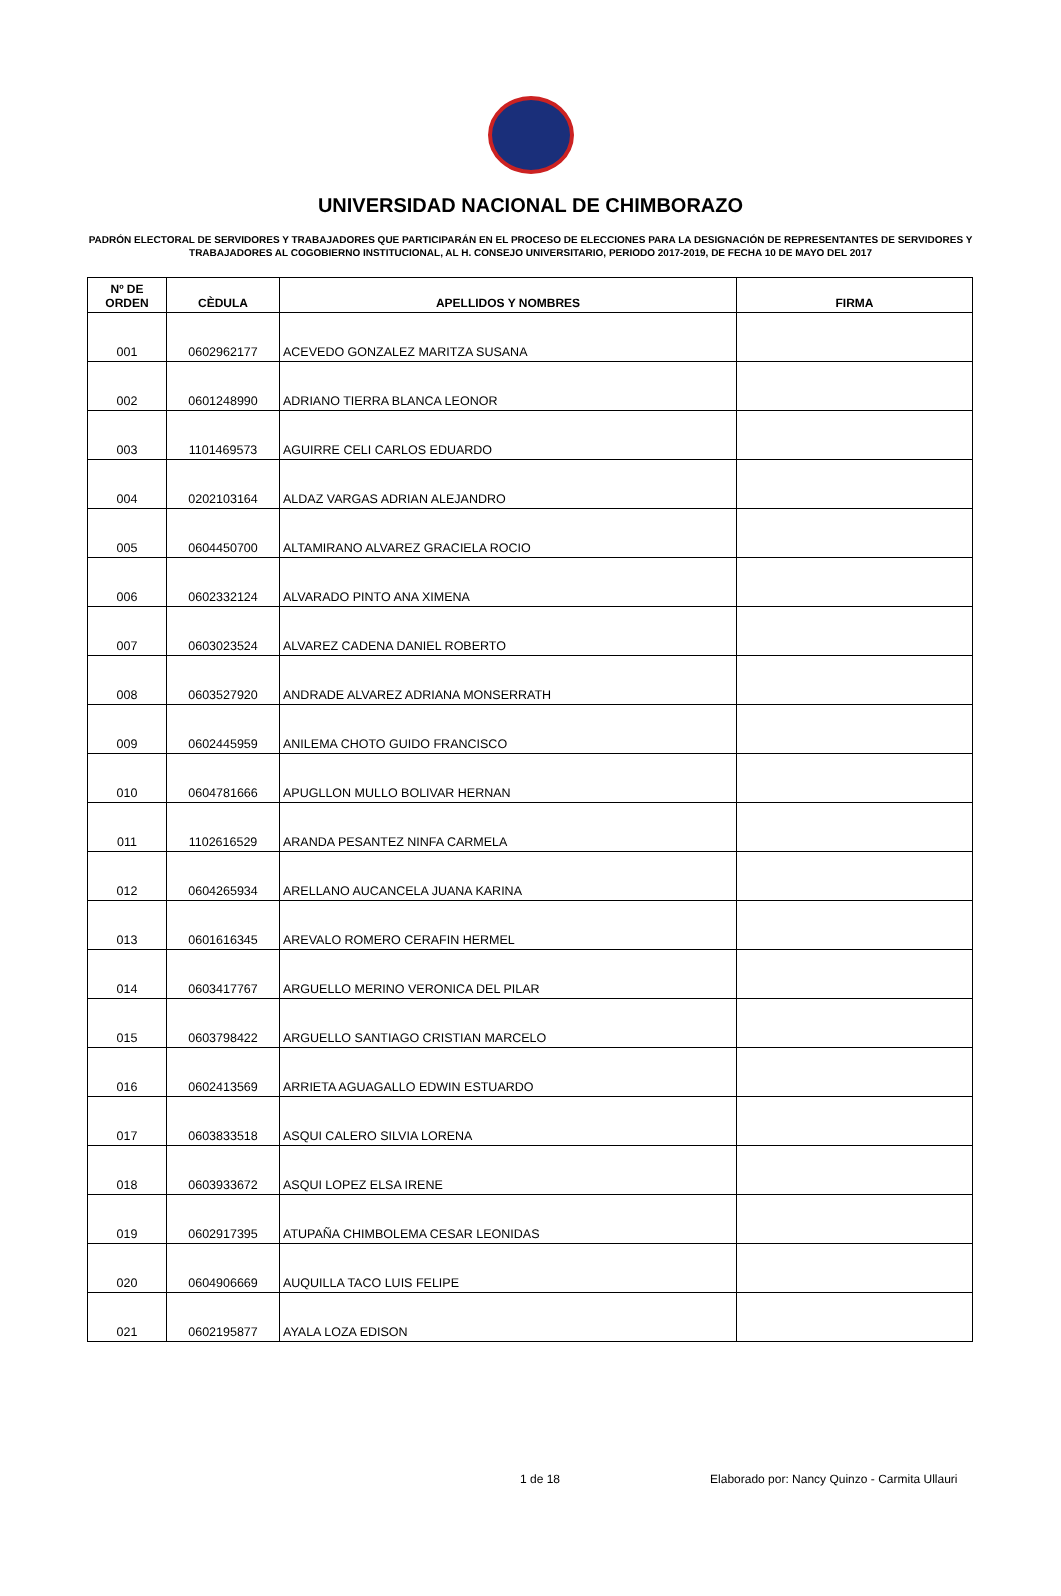UNIVERSIDAD NACIONAL DE CHIMBORAZO
PADRÓN ELECTORAL DE SERVIDORES Y TRABAJADORES QUE PARTICIPARÁN EN EL PROCESO DE ELECCIONES PARA LA DESIGNACIÓN DE REPRESENTANTES DE SERVIDORES Y TRABAJADORES AL COGOBIERNO INSTITUCIONAL, AL H. CONSEJO UNIVERSITARIO, PERIODO 2017-2019, DE FECHA 10 DE MAYO DEL 2017
| Nº DE ORDEN | CÈDULA | APELLIDOS Y NOMBRES | FIRMA |
| --- | --- | --- | --- |
| 001 | 0602962177 | ACEVEDO GONZALEZ MARITZA SUSANA | |
| 002 | 0601248990 | ADRIANO TIERRA BLANCA LEONOR | |
| 003 | 1101469573 | AGUIRRE CELI CARLOS EDUARDO | |
| 004 | 0202103164 | ALDAZ VARGAS ADRIAN ALEJANDRO | |
| 005 | 0604450700 | ALTAMIRANO ALVAREZ GRACIELA ROCIO | |
| 006 | 0602332124 | ALVARADO PINTO ANA XIMENA | |
| 007 | 0603023524 | ALVAREZ CADENA DANIEL ROBERTO | |
| 008 | 0603527920 | ANDRADE ALVAREZ ADRIANA MONSERRATH | |
| 009 | 0602445959 | ANILEMA CHOTO GUIDO FRANCISCO | |
| 010 | 0604781666 | APUGLLON MULLO BOLIVAR HERNAN | |
| 011 | 1102616529 | ARANDA PESANTEZ NINFA CARMELA | |
| 012 | 0604265934 | ARELLANO AUCANCELA JUANA KARINA | |
| 013 | 0601616345 | AREVALO ROMERO CERAFIN HERMEL | |
| 014 | 0603417767 | ARGUELLO MERINO VERONICA DEL PILAR | |
| 015 | 0603798422 | ARGUELLO SANTIAGO CRISTIAN MARCELO | |
| 016 | 0602413569 | ARRIETA AGUAGALLO EDWIN ESTUARDO | |
| 017 | 0603833518 | ASQUI CALERO SILVIA LORENA | |
| 018 | 0603933672 | ASQUI LOPEZ ELSA IRENE | |
| 019 | 0602917395 | ATUPAÑA CHIMBOLEMA CESAR LEONIDAS | |
| 020 | 0604906669 | AUQUILLA TACO LUIS FELIPE | |
| 021 | 0602195877 | AYALA LOZA EDISON | |
1 de 18 Elaborado por: Nancy Quinzo - Carmita Ullauri